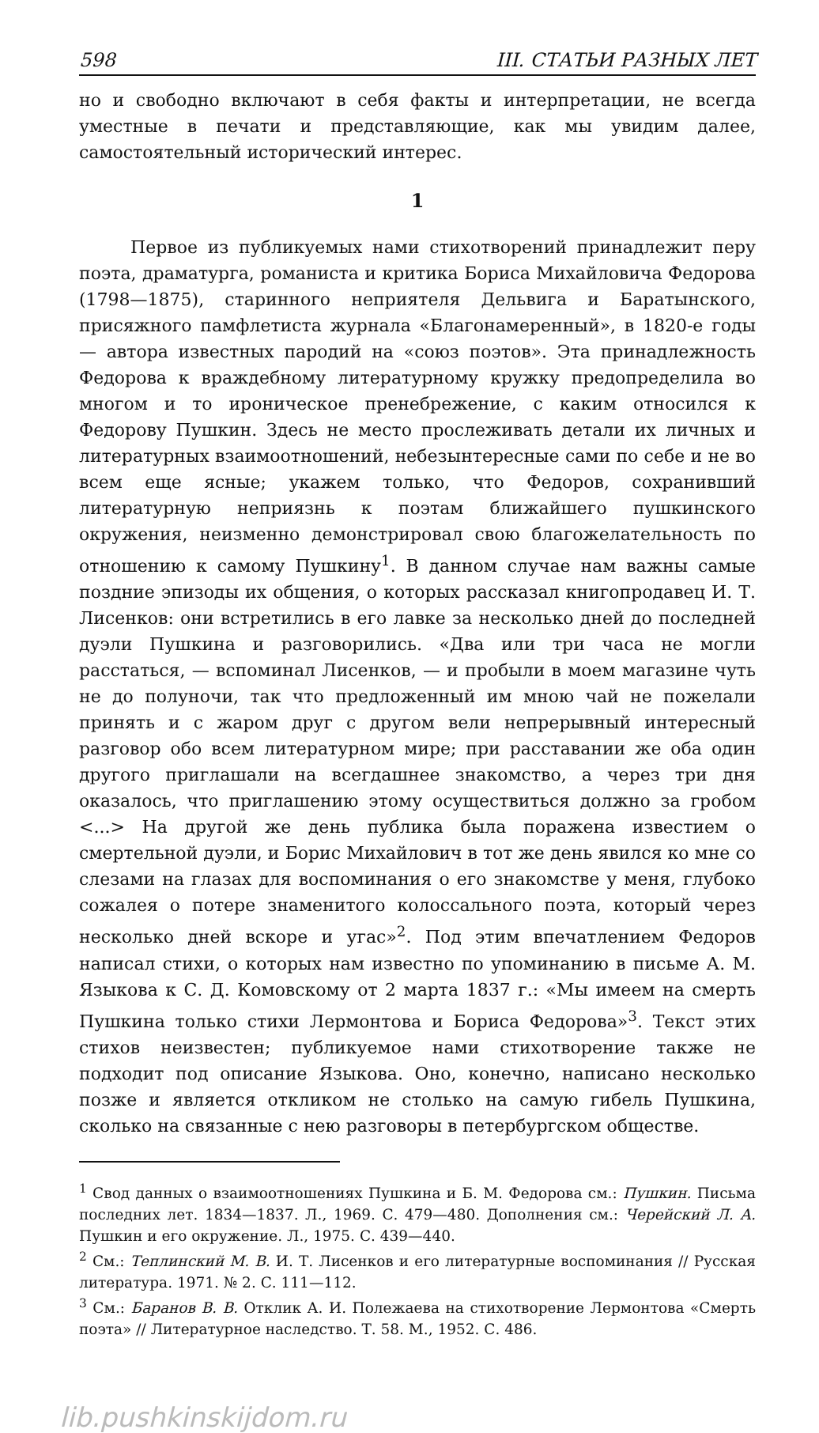598 III. СТАТЬИ РАЗНЫХ ЛЕТ
но и свободно включают в себя факты и интерпретации, не всегда уместные в печати и представляющие, как мы увидим далее, самостоятельный исторический интерес.
1
Первое из публикуемых нами стихотворений принадлежит перу поэта, драматурга, романиста и критика Бориса Михайловича Федорова (1798—1875), старинного неприятеля Дельвига и Баратынского, присяжного памфлетиста журнала «Благонамеренный», в 1820-е годы — автора известных пародий на «союз поэтов». Эта принадлежность Федорова к враждебному литературному кружку предопределила во многом и то ироническое пренебрежение, с каким относился к Федорову Пушкин. Здесь не место прослеживать детали их личных и литературных взаимоотношений, небезынтересные сами по себе и не во всем еще ясные; укажем только, что Федоров, сохранивший литературную неприязнь к поэтам ближайшего пушкинского окружения, неизменно демонстрировал свою благожелательность по отношению к самому Пушкину<sup>1</sup>. В данном случае нам важны самые поздние эпизоды их общения, о которых рассказал книгопродавец И. Т. Лисенков: они встретились в его лавке за несколько дней до последней дуэли Пушкина и разговорились. «Два или три часа не могли расстаться, — вспоминал Лисенков, — и пробыли в моем магазине чуть не до полуночи, так что предложенный им мною чай не пожелали принять и с жаром друг с другом вели непрерывный интересный разговор обо всем литературном мире; при расставании же оба один другого приглашали на всегдашнее знакомство, а через три дня оказалось, что приглашению этому осуществиться должно за гробом <...> На другой же день публика была поражена известием о смертельной дуэли, и Борис Михайлович в тот же день явился ко мне со слезами на глазах для воспоминания о его знакомстве у меня, глубоко сожалея о потере знаменитого колоссального поэта, который через несколько дней вскоре и угас»<sup>2</sup>. Под этим впечатлением Федоров написал стихи, о которых нам известно по упоминанию в письме А. М. Языкова к С. Д. Комовскому от 2 марта 1837 г.: «Мы имеем на смерть Пушкина только стихи Лермонтова и Бориса Федорова»<sup>3</sup>. Текст этих стихов неизвестен; публикуемое нами стихотворение также не подходит под описание Языкова. Оно, конечно, написано несколько позже и является откликом не столько на самую гибель Пушкина, сколько на связанные с нею разговоры в петербургском обществе.
<sup>1</sup> Свод данных о взаимоотношениях Пушкина и Б. М. Федорова см.: Пушкин. Письма последних лет. 1834—1837. Л., 1969. С. 479—480. Дополнения см.: Черейский Л. А. Пушкин и его окружение. Л., 1975. С. 439—440.
<sup>2</sup> См.: Теплинский М. В. И. Т. Лисенков и его литературные воспоминания // Русская литература. 1971. № 2. С. 111—112.
<sup>3</sup> См.: Баранов В. В. Отклик А. И. Полежаева на стихотворение Лермонтова «Смерть поэта» // Литературное наследство. Т. 58. М., 1952. С. 486.
lib.pushkinskijdom.ru